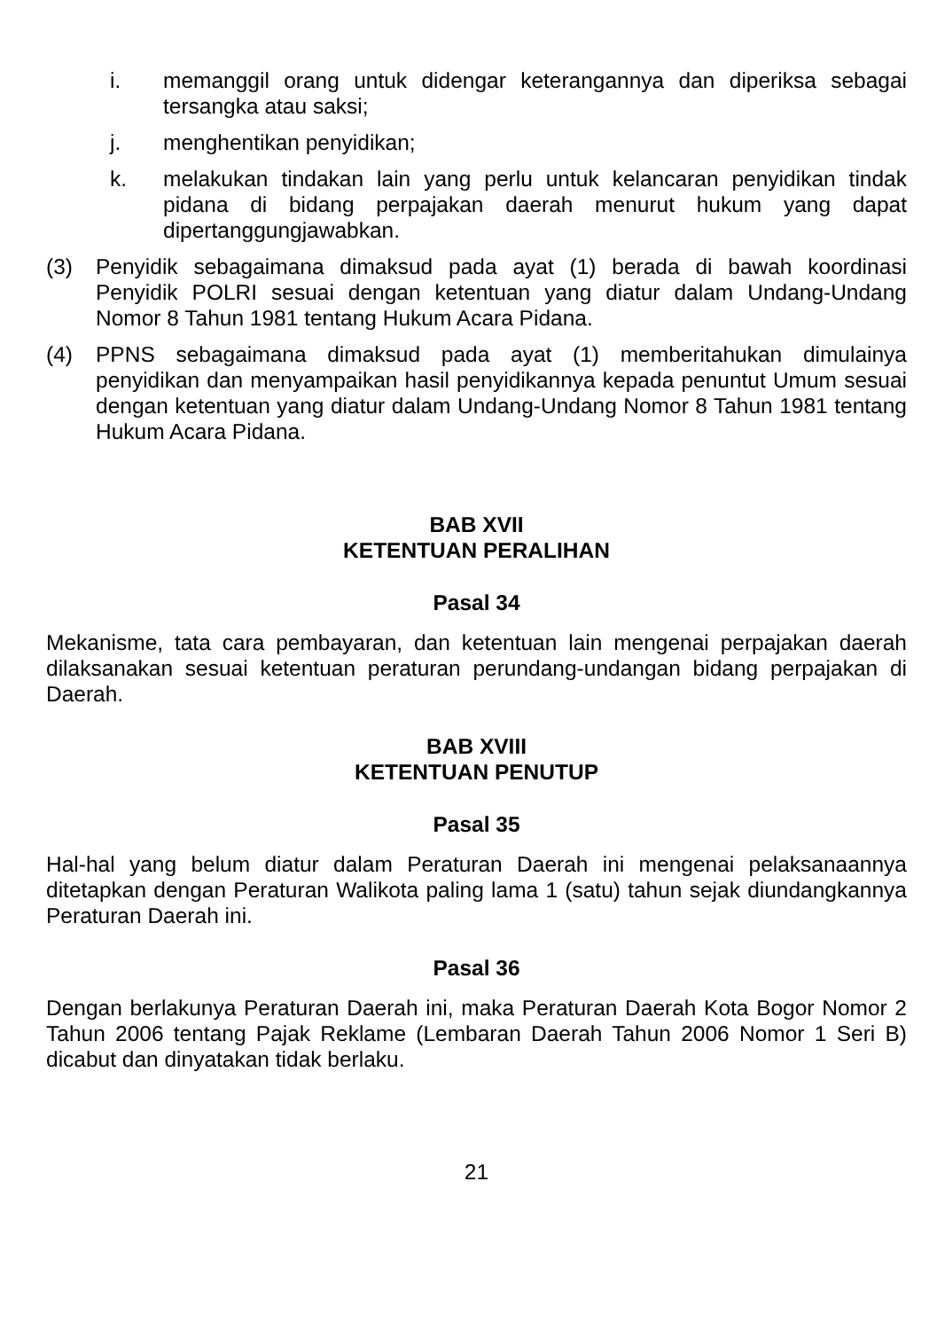i. memanggil orang untuk didengar keterangannya dan diperiksa sebagai tersangka atau saksi;
j. menghentikan penyidikan;
k. melakukan tindakan lain yang perlu untuk kelancaran penyidikan tindak pidana di bidang perpajakan daerah menurut hukum yang dapat dipertanggungjawabkan.
(3) Penyidik sebagaimana dimaksud pada ayat (1) berada di bawah koordinasi Penyidik POLRI sesuai dengan ketentuan yang diatur dalam Undang-Undang Nomor 8 Tahun 1981 tentang Hukum Acara Pidana.
(4) PPNS sebagaimana dimaksud pada ayat (1) memberitahukan dimulainya penyidikan dan menyampaikan hasil penyidikannya kepada penuntut Umum sesuai dengan ketentuan yang diatur dalam Undang-Undang Nomor 8 Tahun 1981 tentang Hukum Acara Pidana.
BAB XVII
KETENTUAN PERALIHAN
Pasal 34
Mekanisme, tata cara pembayaran, dan ketentuan lain mengenai perpajakan daerah dilaksanakan sesuai ketentuan peraturan perundang-undangan bidang perpajakan di Daerah.
BAB XVIII
KETENTUAN PENUTUP
Pasal 35
Hal-hal yang belum diatur dalam Peraturan Daerah ini mengenai pelaksanaannya ditetapkan dengan Peraturan Walikota paling lama 1 (satu) tahun sejak diundangkannya Peraturan Daerah ini.
Pasal 36
Dengan berlakunya Peraturan Daerah ini, maka Peraturan Daerah Kota Bogor Nomor 2 Tahun 2006 tentang Pajak Reklame (Lembaran Daerah Tahun 2006 Nomor 1 Seri B) dicabut dan dinyatakan tidak berlaku.
21